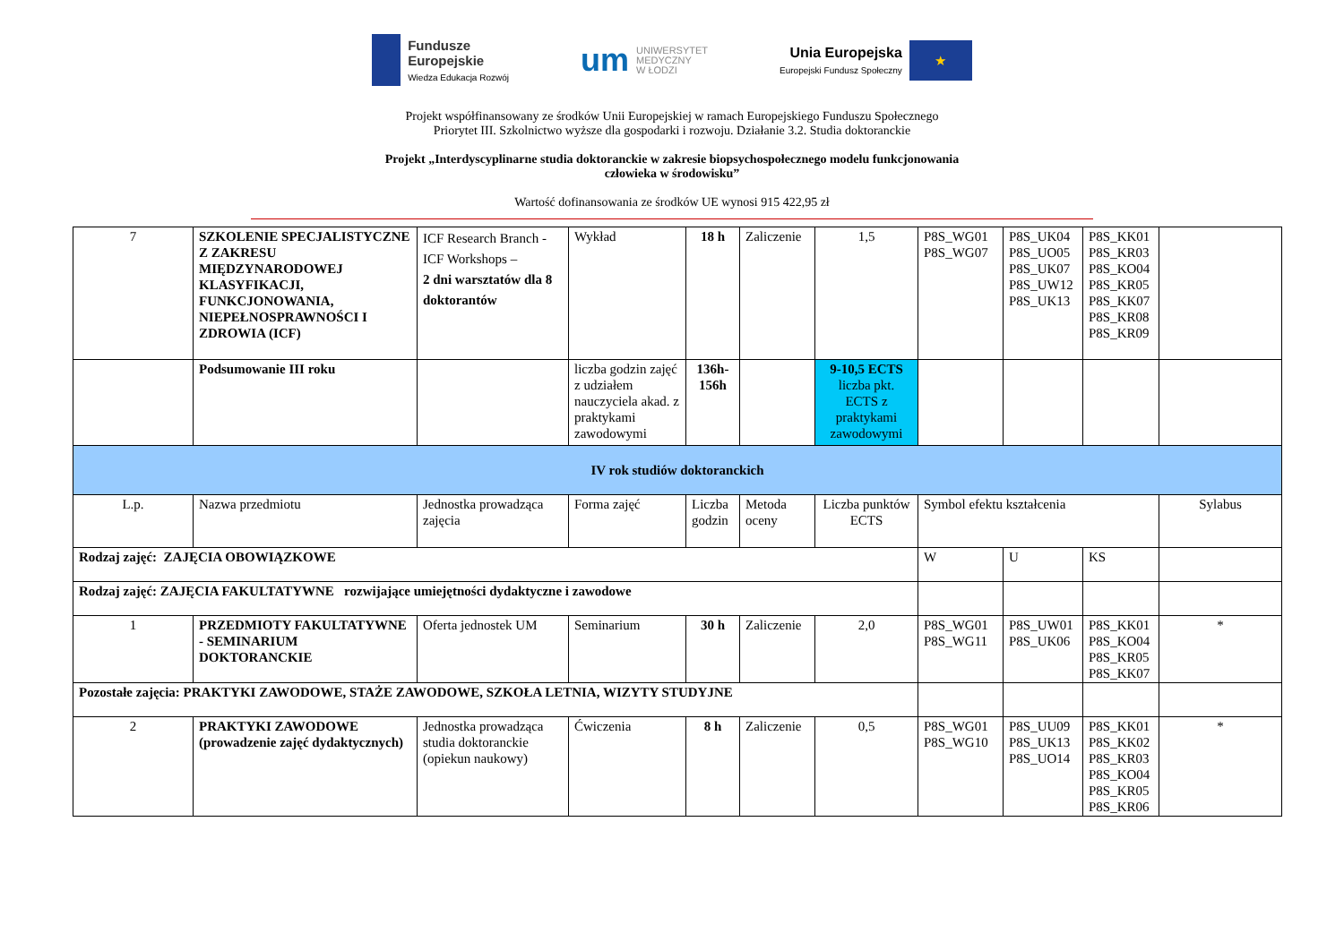Fundusze
Europejskie
Wiedza Edukacja Rozwój
um UNIWERSYTET
MEDYCZNY
W ŁODZI
Unia Europejska
Europejski Fundusz Społeczny
★
Projekt współfinansowany ze środków Unii Europejskiej w ramach Europejskiego Funduszu Społecznego
Priorytet III. Szkolnictwo wyższe dla gospodarki i rozwoju. Działanie 3.2. Studia doktoranckie
Projekt „Interdyscyplinarne studia doktoranckie w zakresie biopsychospołecznego modelu funkcjonowania
człowieka w środowisku”
Wartość dofinansowania ze środków UE wynosi 915 422,95 zł
| 7 | SZKOLENIE SPECJALISTYCZNE Z ZAKRESU MIĘDZYNARODOWEJ KLASYFIKACJI, FUNKCJONOWANIA, NIEPEŁNOSPRAWNOŚCI I ZDROWIA (ICF) | ICF Research Branch - ICF Workshops – 2 dni warsztatów dla 8 doktorantów | Wykład | 18 h | Zaliczenie | 1,5 | P8S_WG01 P8S_WG07 | P8S_UK04 P8S_UO05 P8S_UK07 P8S_UW12 P8S_UK13 | P8S_KK01 P8S_KR03 P8S_KO04 P8S_KR05 P8S_KK07 P8S_KR08 P8S_KR09 | |
| | Podsumowanie III roku | | liczba godzin zajęć z udziałem nauczyciela akad. z praktykami zawodowymi | 136h-156h | | 9-10,5 ECTS liczba pkt. ECTS z praktykami zawodowymi | | | | |
| IV rok studiów doktoranckich | | | | | | | | | | |
| L.p. | Nazwa przedmiotu | Jednostka prowadząca zajęcia | Forma zajęć | Liczba godzin | Metoda oceny | Liczba punktów ECTS | Symbol efektu kształcenia | | | Sylabus |
| Rodzaj zajęć: ZAJĘCIA OBOWIĄZKOWE | | | | | | | W | U | KS | |
| Rodzaj zajęć: ZAJĘCIA FAKULTATYWNE rozwijające umiejętności dydaktyczne i zawodowe | | | | | | | | | | |
| 1 | PRZEDMIOTY FAKULTATYWNE - SEMINARIUM DOKTORANCKIE | Oferta jednostek UM | Seminarium | 30 h | Zaliczenie | 2,0 | P8S_WG01 P8S_WG11 | P8S_UW01 P8S_UK06 | P8S_KK01 P8S_KO04 P8S_KR05 P8S_KK07 | * |
| Pozostałe zajęcia: PRAKTYKI ZAWODOWE, STAŻE ZAWODOWE, SZKOŁA LETNIA, WIZYTY STUDYJNE | | | | | | | | | | |
| 2 | PRAKTYKI ZAWODOWE (prowadzenie zajęć dydaktycznych) | Jednostka prowadząca studia doktoranckie (opiekun naukowy) | Ćwiczenia | 8 h | Zaliczenie | 0,5 | P8S_WG01 P8S_WG10 | P8S_UU09 P8S_UK13 P8S_UO14 | P8S_KK01 P8S_KK02 P8S_KR03 P8S_KO04 P8S_KR05 P8S_KR06 | * |